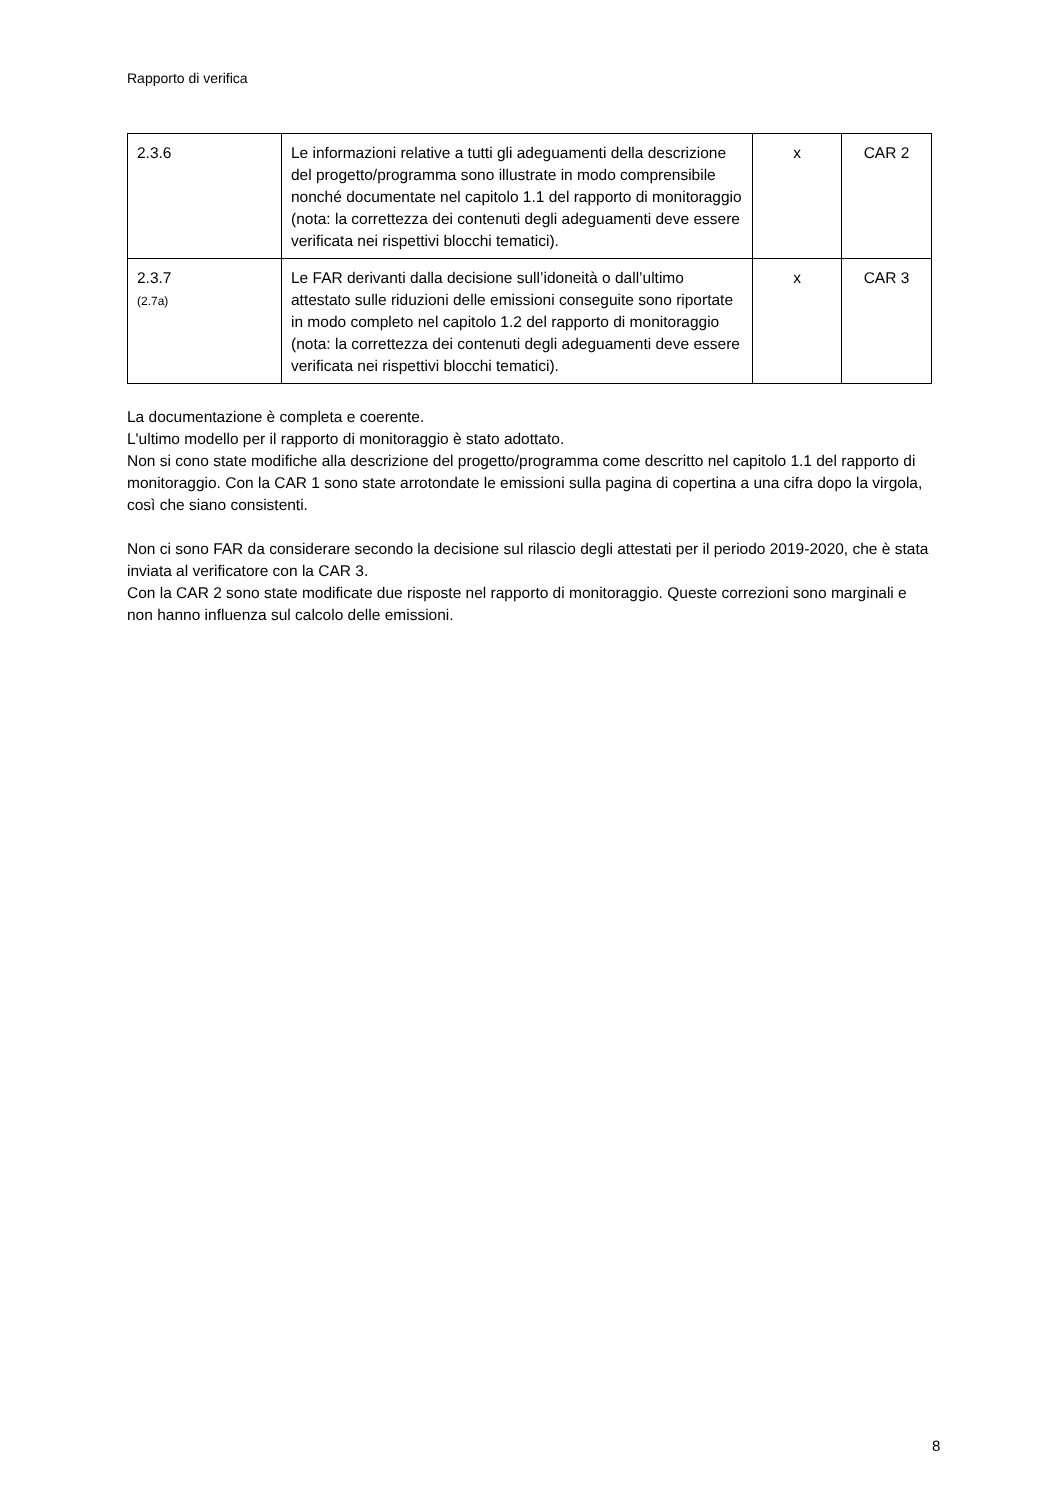Rapporto di verifica
| 2.3.6 | Le informazioni relative a tutti gli adeguamenti della descrizione del progetto/programma sono illustrate in modo comprensibile nonché documentate nel capitolo 1.1 del rapporto di monitoraggio (nota: la correttezza dei contenuti degli adeguamenti deve essere verificata nei rispettivi blocchi tematici). | x | CAR 2 |
| 2.3.7 (2.7a) | Le FAR derivanti dalla decisione sull’idoneità o dall’ultimo attestato sulle riduzioni delle emissioni conseguite sono riportate in modo completo nel capitolo 1.2 del rapporto di monitoraggio (nota: la correttezza dei contenuti degli adeguamenti deve essere verificata nei rispettivi blocchi tematici). | x | CAR 3 |
La documentazione è completa e coerente.
L'ultimo modello per il rapporto di monitoraggio è stato adottato.
Non si cono state modifiche alla descrizione del progetto/programma come descritto nel capitolo 1.1 del rapporto di monitoraggio. Con la CAR 1 sono state arrotondate le emissioni sulla pagina di copertina a una cifra dopo la virgola, così che siano consistenti.
Non ci sono FAR da considerare secondo la decisione sul rilascio degli attestati per il periodo 2019-2020, che è stata inviata al verificatore con la CAR 3.
Con la CAR 2 sono state modificate due risposte nel rapporto di monitoraggio. Queste correzioni sono marginali e non hanno influenza sul calcolo delle emissioni.
8